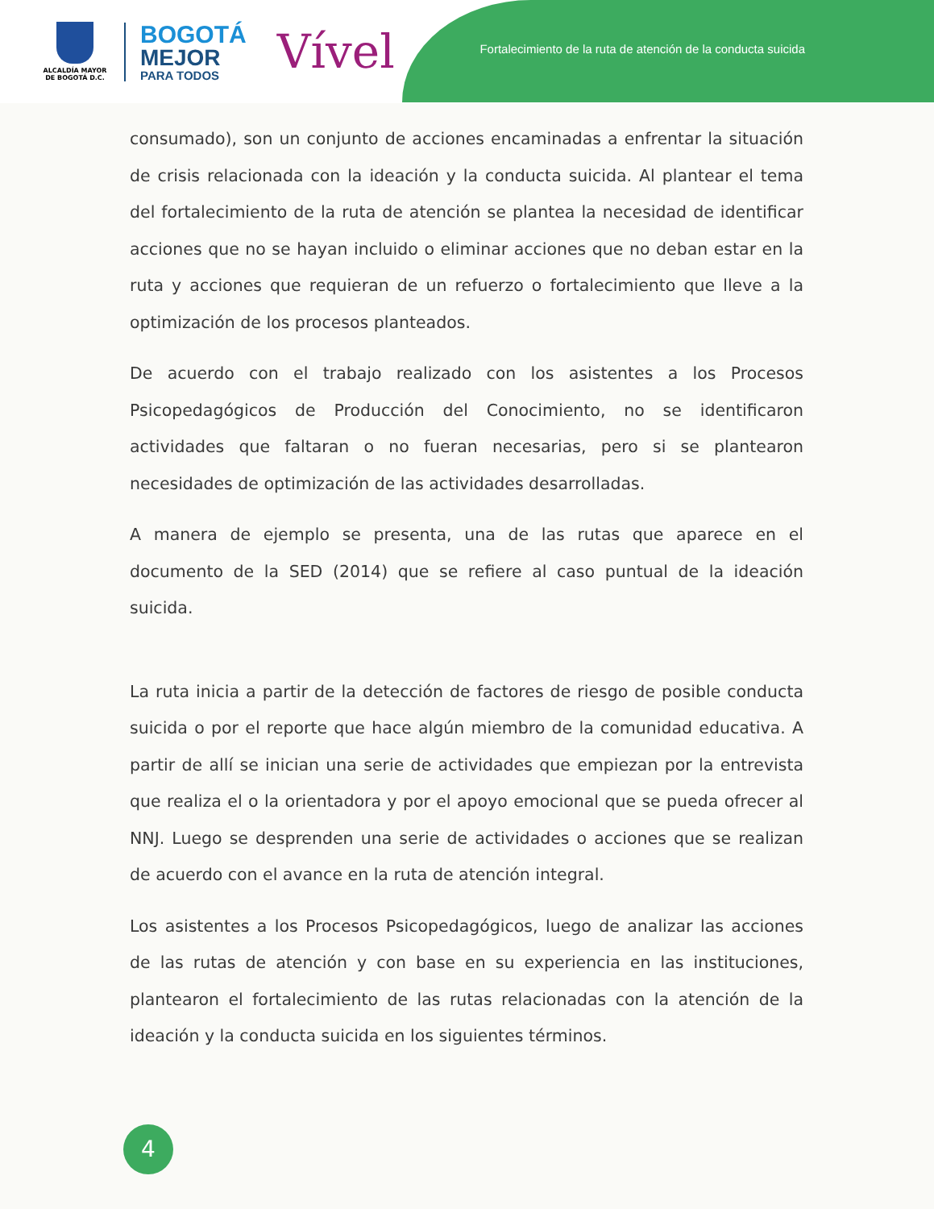ALCALDÍA MAYOR
DE BOGOTÁ D.C.
BOGOTÁ
MEJOR
PARA TODOS
Vível
Fortalecimiento de la ruta de atención de la conducta suicida
consumado), son un conjunto de acciones encaminadas a enfrentar la situación de crisis relacionada con la ideación y la conducta suicida. Al plantear el tema del fortalecimiento de la ruta de atención se plantea la necesidad de identificar acciones que no se hayan incluido o eliminar acciones que no deban estar en la ruta y acciones que requieran de un refuerzo o fortalecimiento que lleve a la optimización de los procesos planteados.
De acuerdo con el trabajo realizado con los asistentes a los Procesos Psicopedagógicos de Producción del Conocimiento, no se identificaron actividades que faltaran o no fueran necesarias, pero si se plantearon necesidades de optimización de las actividades desarrolladas.
A manera de ejemplo se presenta, una de las rutas que aparece en el documento de la SED (2014) que se refiere al caso puntual de la ideación suicida.
La ruta inicia a partir de la detección de factores de riesgo de posible conducta suicida o por el reporte que hace algún miembro de la comunidad educativa. A partir de allí se inician una serie de actividades que empiezan por la entrevista que realiza el o la orientadora y por el apoyo emocional que se pueda ofrecer al NNJ. Luego se desprenden una serie de actividades o acciones que se realizan de acuerdo con el avance en la ruta de atención integral.
Los asistentes a los Procesos Psicopedagógicos, luego de analizar las acciones de las rutas de atención y con base en su experiencia en las instituciones, plantearon el fortalecimiento de las rutas relacionadas con la atención de la ideación y la conducta suicida en los siguientes términos.
4